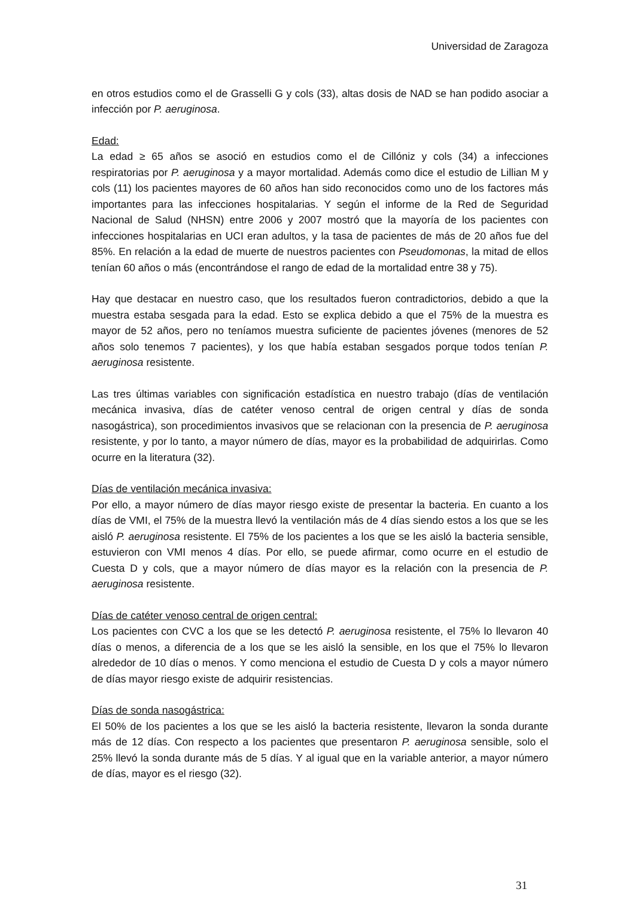Universidad de Zaragoza
en otros estudios como el de Grasselli G y cols (33), altas dosis de NAD se han podido asociar a infección por P. aeruginosa.
Edad:
La edad ≥ 65 años se asoció en estudios como el de Cillóniz y cols (34) a infecciones respiratorias por P. aeruginosa y a mayor mortalidad. Además como dice el estudio de Lillian M y cols (11) los pacientes mayores de 60 años han sido reconocidos como uno de los factores más importantes para las infecciones hospitalarias. Y según el informe de la Red de Seguridad Nacional de Salud (NHSN) entre 2006 y 2007 mostró que la mayoría de los pacientes con infecciones hospitalarias en UCI eran adultos, y la tasa de pacientes de más de 20 años fue del 85%. En relación a la edad de muerte de nuestros pacientes con Pseudomonas, la mitad de ellos tenían 60 años o más (encontrándose el rango de edad de la mortalidad entre 38 y 75).
Hay que destacar en nuestro caso, que los resultados fueron contradictorios, debido a que la muestra estaba sesgada para la edad. Esto se explica debido a que el 75% de la muestra es mayor de 52 años, pero no teníamos muestra suficiente de pacientes jóvenes (menores de 52 años solo tenemos 7 pacientes), y los que había estaban sesgados porque todos tenían P. aeruginosa resistente.
Las tres últimas variables con significación estadística en nuestro trabajo (días de ventilación mecánica invasiva, días de catéter venoso central de origen central y días de sonda nasogástrica), son procedimientos invasivos que se relacionan con la presencia de P. aeruginosa resistente, y por lo tanto, a mayor número de días, mayor es la probabilidad de adquirirlas. Como ocurre en la literatura (32).
Días de ventilación mecánica invasiva:
Por ello, a mayor número de días mayor riesgo existe de presentar la bacteria. En cuanto a los días de VMI, el 75% de la muestra llevó la ventilación más de 4 días siendo estos a los que se les aisló P. aeruginosa resistente. El 75% de los pacientes a los que se les aisló la bacteria sensible, estuvieron con VMI menos 4 días. Por ello, se puede afirmar, como ocurre en el estudio de Cuesta D y cols, que a mayor número de días mayor es la relación con la presencia de P. aeruginosa resistente.
Días de catéter venoso central de origen central:
Los pacientes con CVC a los que se les detectó P. aeruginosa resistente, el 75% lo llevaron 40 días o menos, a diferencia de a los que se les aisló la sensible, en los que el 75% lo llevaron alrededor de 10 días o menos. Y como menciona el estudio de Cuesta D y cols a mayor número de días mayor riesgo existe de adquirir resistencias.
Días de sonda nasogástrica:
El 50% de los pacientes a los que se les aisló la bacteria resistente, llevaron la sonda durante más de 12 días. Con respecto a los pacientes que presentaron P. aeruginosa sensible, solo el 25% llevó la sonda durante más de 5 días. Y al igual que en la variable anterior, a mayor número de días, mayor es el riesgo (32).
31